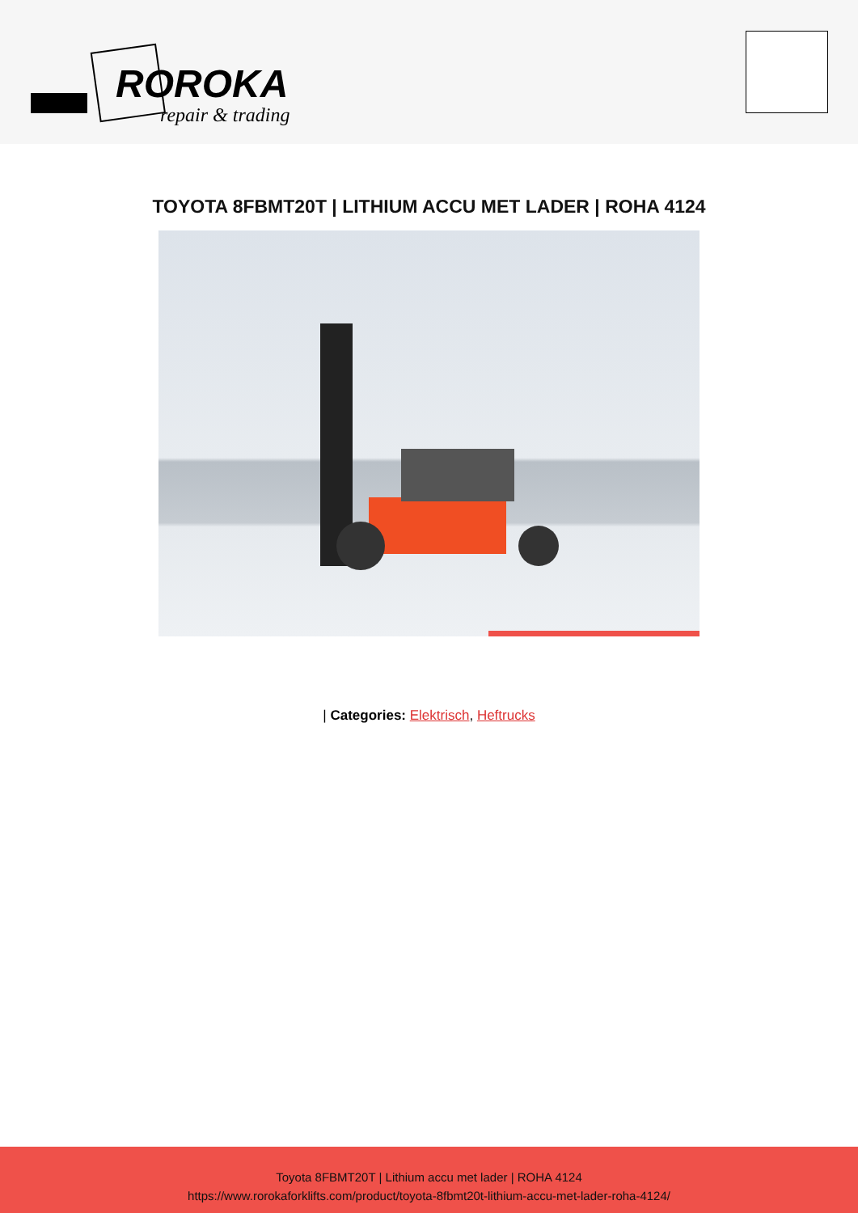ROROKA
repair & trading
TOYOTA 8FBMT20T | LITHIUM ACCU MET LADER | ROHA 4124
| Categories: Elektrisch, Heftrucks
Toyota 8FBMT20T | Lithium accu met lader | ROHA 4124
https://www.rorokaforklifts.com/product/toyota-8fbmt20t-lithium-accu-met-lader-roha-4124/